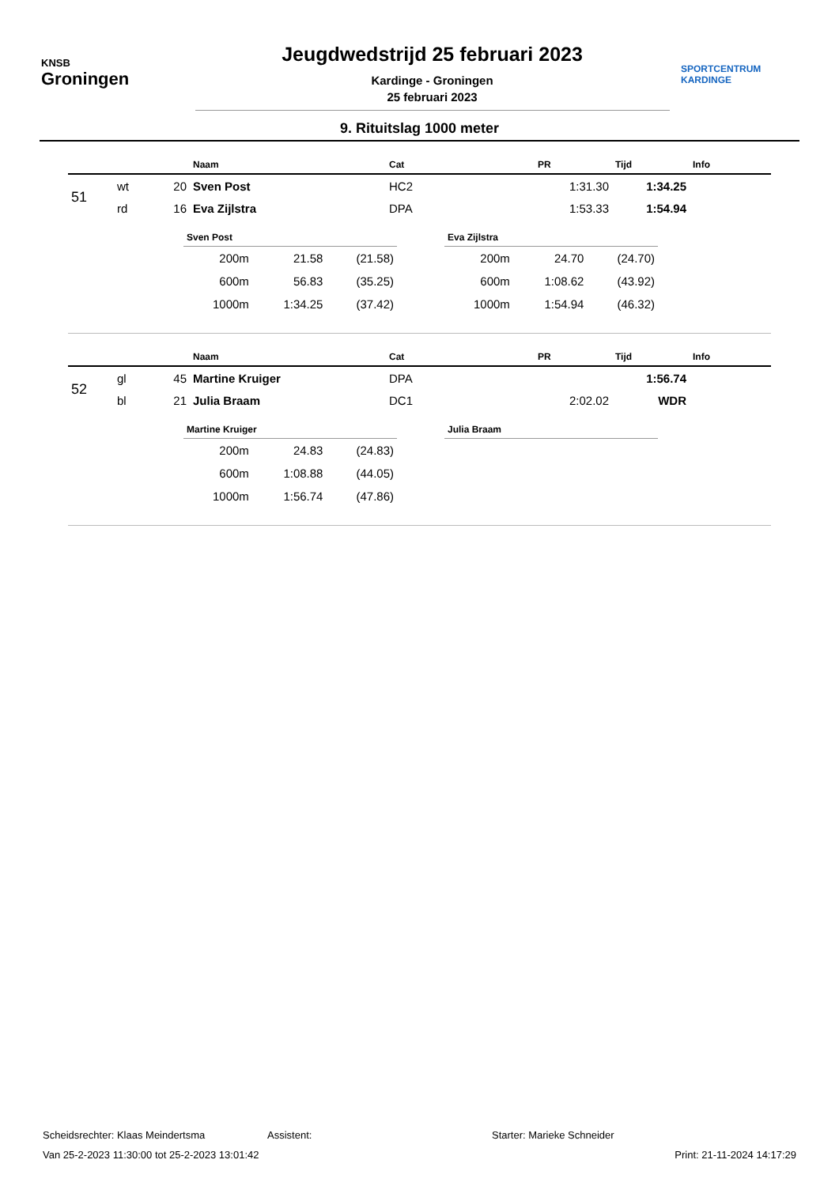KNSB
Groningen
Jeugdwedstrijd 25 februari 2023
Kardinge - Groningen
25 februari 2023
SPORTCENTRUM
KARDINGE
9. Rituitslag 1000 meter
| | | | Naam | Cat | PR | Tijd | Info |
| --- | --- | --- | --- | --- | --- | --- | --- |
| 51 | wt | 20 | Sven Post | HC2 | 1:31.30 | 1:34.25 | |
| | rd | 16 | Eva Zijlstra | DPA | 1:53.33 | 1:54.94 | |
Sven Post
| 200m | 21.58 | (21.58) |
| 600m | 56.83 | (35.25) |
| 1000m | 1:34.25 | (37.42) |
Eva Zijlstra
| 200m | 24.70 | (24.70) |
| 600m | 1:08.62 | (43.92) |
| 1000m | 1:54.94 | (46.32) |
| | | | Naam | Cat | PR | Tijd | Info |
| --- | --- | --- | --- | --- | --- | --- | --- |
| 52 | gl | 45 | Martine Kruiger | DPA | | 1:56.74 | |
| | bl | 21 | Julia Braam | DC1 | 2:02.02 | WDR | |
Martine Kruiger
| 200m | 24.83 | (24.83) |
| 600m | 1:08.88 | (44.05) |
| 1000m | 1:56.74 | (47.86) |
Julia Braam
Scheidsrechter: Klaas Meindertsma Assistent: Starter: Marieke Schneider
Van 25-2-2023 11:30:00 tot 25-2-2023 13:01:42 Print: 21-11-2024 14:17:29